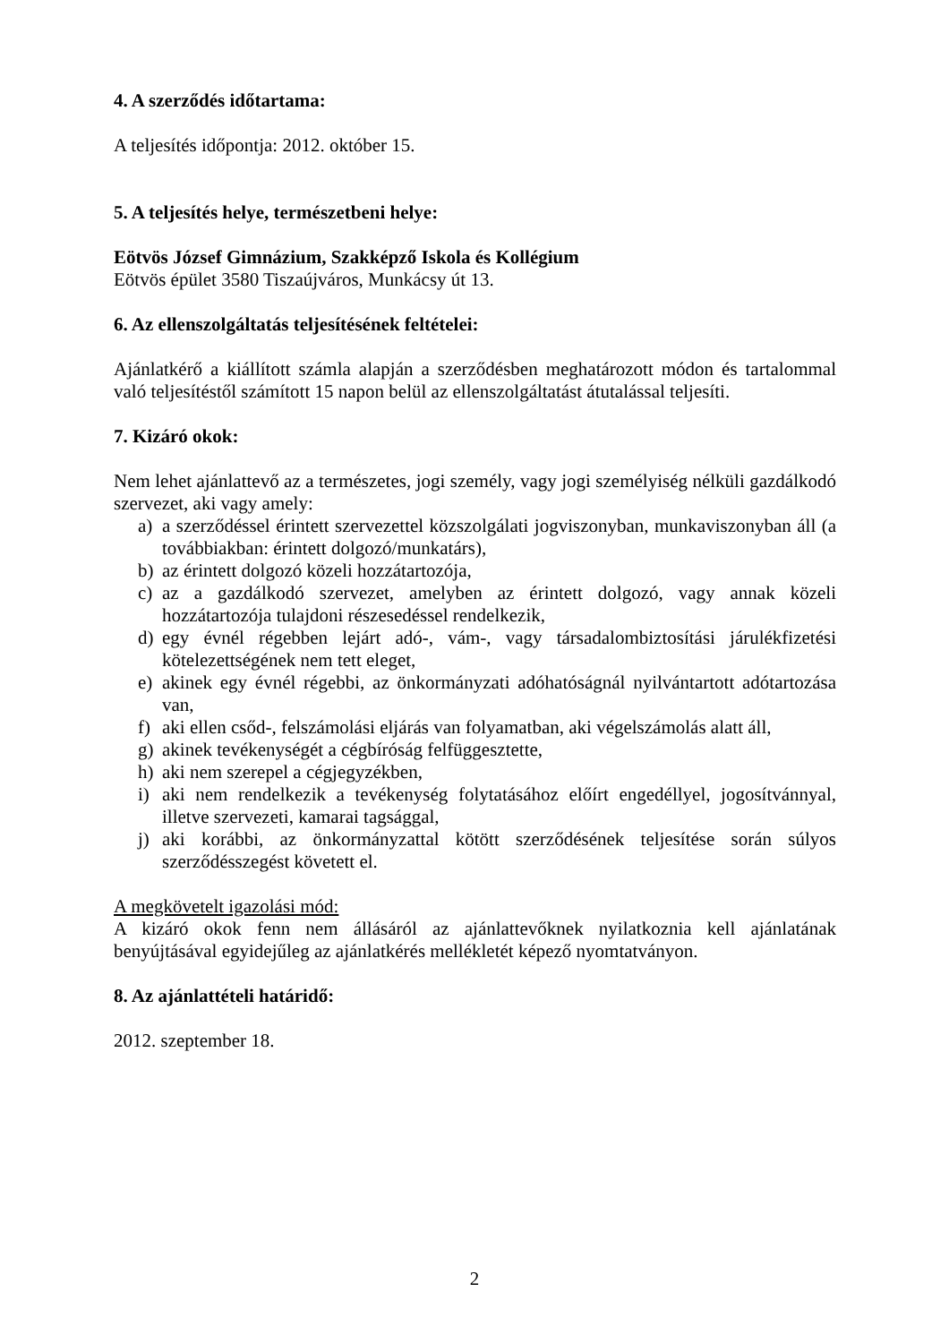4. A szerződés időtartama:
A teljesítés időpontja: 2012. október 15.
5. A teljesítés helye, természetbeni helye:
Eötvös József Gimnázium, Szakképző Iskola és Kollégium
Eötvös épület 3580 Tiszaújváros, Munkácsy út 13.
6. Az ellenszolgáltatás teljesítésének feltételei:
Ajánlatkérő a kiállított számla alapján a szerződésben meghatározott módon és tartalommal való teljesítéstől számított 15 napon belül az ellenszolgáltatást átutalással teljesíti.
7. Kizáró okok:
Nem lehet ajánlattevő az a természetes, jogi személy, vagy jogi személyiség nélküli gazdálkodó szervezet, aki vagy amely:
a) a szerződéssel érintett szervezettel közszolgálati jogviszonyban, munkaviszonyban áll (a továbbiakban: érintett dolgozó/munkatárs),
b) az érintett dolgozó közeli hozzátartozója,
c) az a gazdálkodó szervezet, amelyben az érintett dolgozó, vagy annak közeli hozzátartozója tulajdoni részesedéssel rendelkezik,
d) egy évnél régebben lejárt adó-, vám-, vagy társadalombiztosítási járulékfizetési kötelezettségének nem tett eleget,
e) akinek egy évnél régebbi, az önkormányzati adóhatóságnál nyilvántartott adótartozása van,
f) aki ellen csőd-, felszámolási eljárás van folyamatban, aki végelszámolás alatt áll,
g) akinek tevékenységét a cégbíróság felfüggesztette,
h) aki nem szerepel a cégjegyzékben,
i) aki nem rendelkezik a tevékenység folytatásához előírt engedéllyel, jogosítvánnyal, illetve szervezeti, kamarai tagsággal,
j) aki korábbi, az önkormányzattal kötött szerződésének teljesítése során súlyos szerződésszegést követett el.
A megkövetelt igazolási mód:
A kizáró okok fenn nem állásáról az ajánlattevőknek nyilatkoznia kell ajánlatának benyújtásával egyidejűleg az ajánlatkérés mellékletét képező nyomtatványon.
8. Az ajánlattételi határidő:
2012. szeptember 18.
2